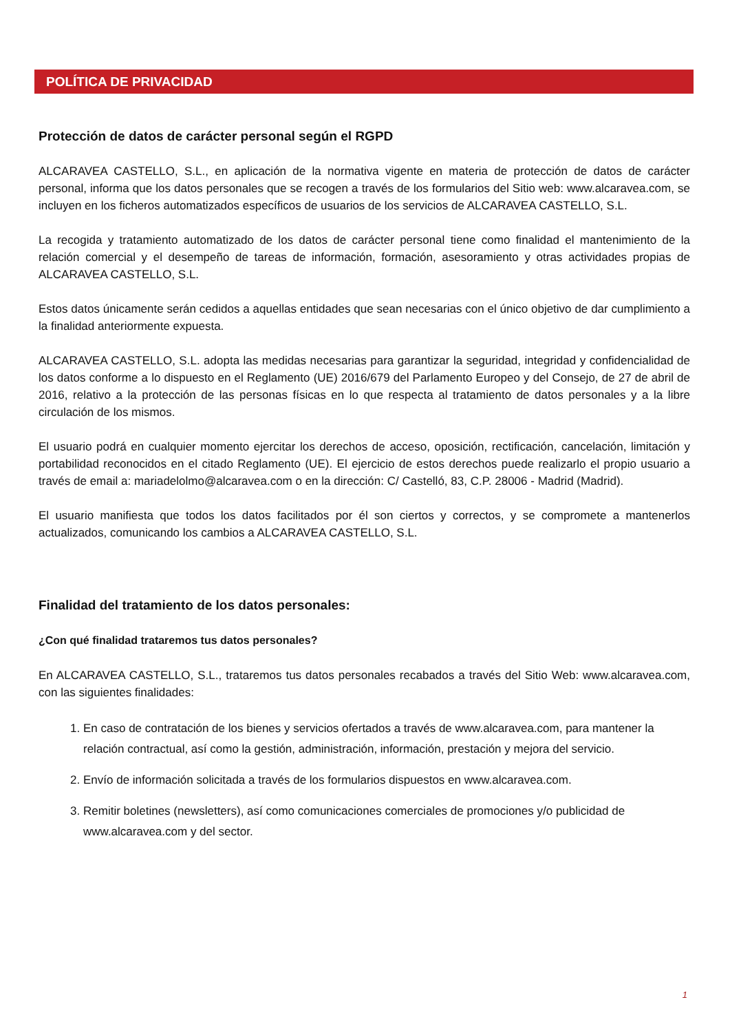POLÍTICA DE PRIVACIDAD
Protección de datos de carácter personal según el RGPD
ALCARAVEA CASTELLO, S.L., en aplicación de la normativa vigente en materia de protección de datos de carácter personal, informa que los datos personales que se recogen a través de los formularios del Sitio web: www.alcaravea.com, se incluyen en los ficheros automatizados específicos de usuarios de los servicios de ALCARAVEA CASTELLO, S.L.
La recogida y tratamiento automatizado de los datos de carácter personal tiene como finalidad el mantenimiento de la relación comercial y el desempeño de tareas de información, formación, asesoramiento y otras actividades propias de ALCARAVEA CASTELLO, S.L.
Estos datos únicamente serán cedidos a aquellas entidades que sean necesarias con el único objetivo de dar cumplimiento a la finalidad anteriormente expuesta.
ALCARAVEA CASTELLO, S.L. adopta las medidas necesarias para garantizar la seguridad, integridad y confidencialidad de los datos conforme a lo dispuesto en el Reglamento (UE) 2016/679 del Parlamento Europeo y del Consejo, de 27 de abril de 2016, relativo a la protección de las personas físicas en lo que respecta al tratamiento de datos personales y a la libre circulación de los mismos.
El usuario podrá en cualquier momento ejercitar los derechos de acceso, oposición, rectificación, cancelación, limitación y portabilidad reconocidos en el citado Reglamento (UE). El ejercicio de estos derechos puede realizarlo el propio usuario a través de email a: mariadelolmo@alcaravea.com o en la dirección: C/ Castelló, 83, C.P. 28006 - Madrid (Madrid).
El usuario manifiesta que todos los datos facilitados por él son ciertos y correctos, y se compromete a mantenerlos actualizados, comunicando los cambios a ALCARAVEA CASTELLO, S.L.
Finalidad del tratamiento de los datos personales:
¿Con qué finalidad trataremos tus datos personales?
En ALCARAVEA CASTELLO, S.L., trataremos tus datos personales recabados a través del Sitio Web: www.alcaravea.com, con las siguientes finalidades:
1. En caso de contratación de los bienes y servicios ofertados a través de www.alcaravea.com, para mantener la relación contractual, así como la gestión, administración, información, prestación y mejora del servicio.
2. Envío de información solicitada a través de los formularios dispuestos en www.alcaravea.com.
3. Remitir boletines (newsletters), así como comunicaciones comerciales de promociones y/o publicidad de www.alcaravea.com y del sector.
1